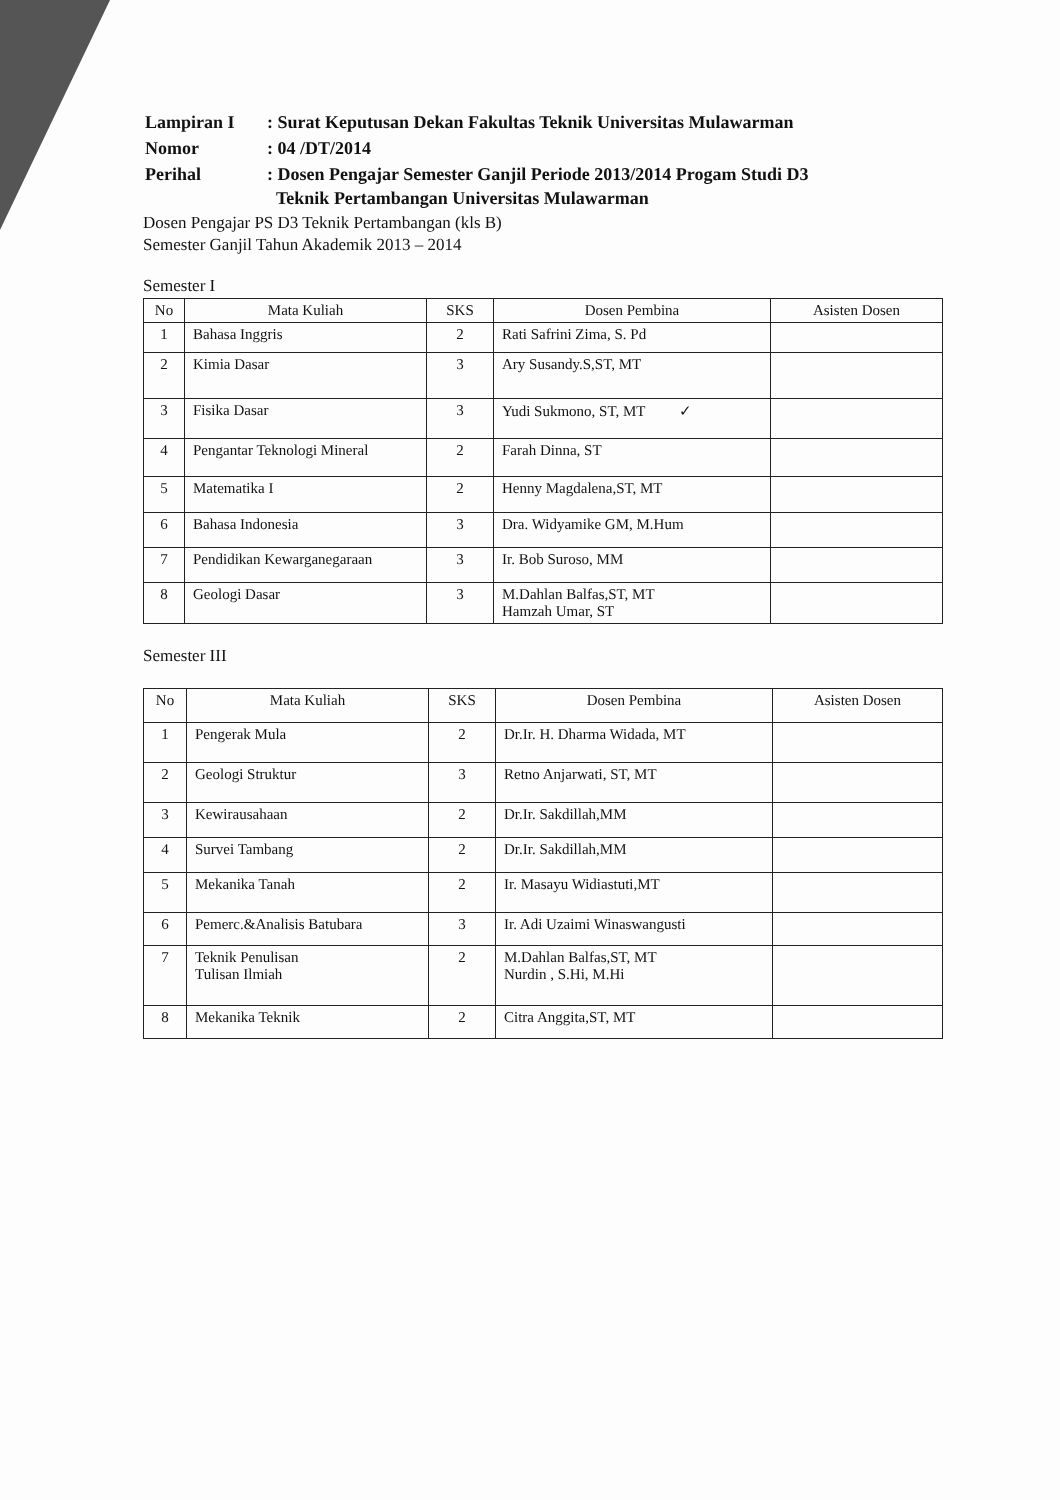| Lampiran I | : Surat Keputusan Dekan Fakultas Teknik Universitas Mulawarman |
| Nomor | : 04 /DT/2014 |
| Perihal | : Dosen Pengajar Semester Ganjil Periode 2013/2014 Progam Studi D3 Teknik Pertambangan Universitas Mulawarman |
Dosen Pengajar PS D3 Teknik Pertambangan (kls B)
Semester Ganjil Tahun Akademik 2013 – 2014
Semester I
| No | Mata Kuliah | SKS | Dosen Pembina | Asisten Dosen |
| --- | --- | --- | --- | --- |
| 1 | Bahasa Inggris | 2 | Rati Safrini Zima, S. Pd | |
| 2 | Kimia Dasar | 3 | Ary Susandy.S,ST, MT | |
| 3 | Fisika Dasar | 3 | Yudi Sukmono, ST, MT ✓ | |
| 4 | Pengantar Teknologi Mineral | 2 | Farah Dinna, ST | |
| 5 | Matematika I | 2 | Henny Magdalena,ST, MT | |
| 6 | Bahasa Indonesia | 3 | Dra. Widyamike GM, M.Hum | |
| 7 | Pendidikan Kewarganegaraan | 3 | Ir. Bob Suroso, MM | |
| 8 | Geologi Dasar | 3 | M.Dahlan Balfas,ST, MT Hamzah Umar, ST | |
Semester III
| No | Mata Kuliah | SKS | Dosen Pembina | Asisten Dosen |
| --- | --- | --- | --- | --- |
| 1 | Pengerak Mula | 2 | Dr.Ir. H. Dharma Widada, MT | |
| 2 | Geologi Struktur | 3 | Retno Anjarwati, ST, MT | |
| 3 | Kewirausahaan | 2 | Dr.Ir. Sakdillah,MM | |
| 4 | Survei Tambang | 2 | Dr.Ir. Sakdillah,MM | |
| 5 | Mekanika Tanah | 2 | Ir. Masayu Widiastuti,MT | |
| 6 | Pemerc.&Analisis Batubara | 3 | Ir. Adi Uzaimi Winaswangusti | |
| 7 | Teknik Penulisan Tulisan Ilmiah | 2 | M.Dahlan Balfas,ST, MT Nurdin , S.Hi, M.Hi | |
| 8 | Mekanika Teknik | 2 | Citra Anggita,ST, MT | |